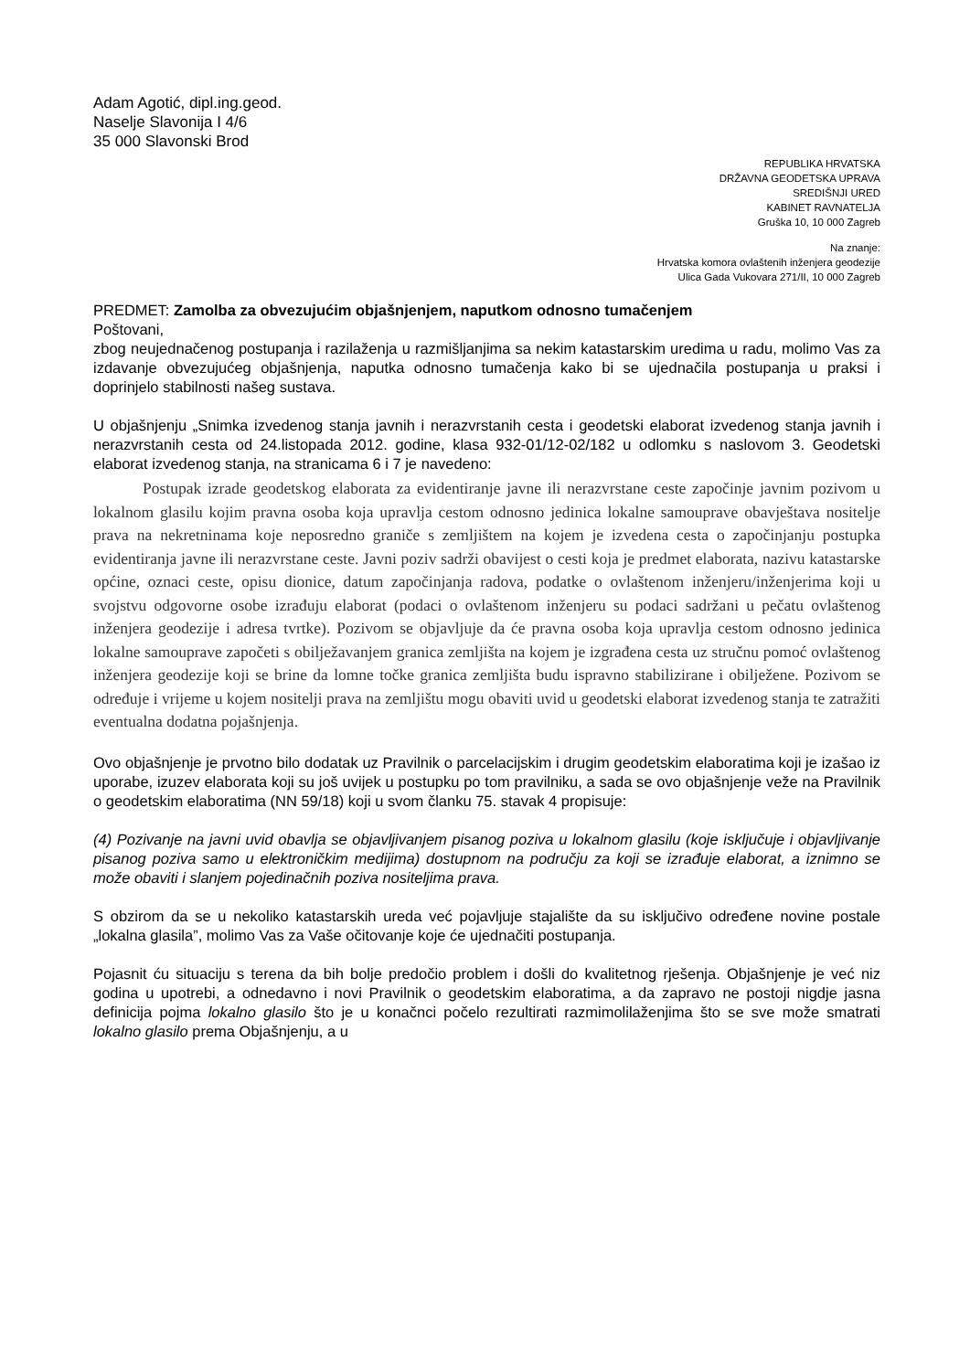Adam Agotić, dipl.ing.geod.
Naselje Slavonija I 4/6
35 000 Slavonski Brod
REPUBLIKA HRVATSKA
DRŽAVNA GEODETSKA UPRAVA
SREDIŠNJI URED
KABINET RAVNATELJA
Gruška 10, 10 000 Zagreb
Na znanje:
Hrvatska komora ovlaštenih inženjera geodezije
Ulica Gada Vukovara 271/II, 10 000 Zagreb
PREDMET: Zamolba za obvezujućim objašnjenjem, naputkom odnosno tumačenjem
Poštovani,
zbog neujednačenog postupanja i razilaženja u razmišljanjima sa nekim katastarskim uredima u radu, molimo Vas za izdavanje obvezujućeg objašnjenja, naputka odnosno tumačenja kako bi se ujednačila postupanja u praksi i doprinjelo stabilnosti našeg sustava.
U objašnjenju „Snimka izvedenog stanja javnih i nerazvrstanih cesta i geodetski elaborat izvedenog stanja javnih i nerazvrstanih cesta od 24.listopada 2012. godine, klasa 932-01/12-02/182 u odlomku s naslovom 3. Geodetski elaborat izvedenog stanja, na stranicama 6 i 7 je navedeno:
Postupak izrade geodetskog elaborata za evidentiranje javne ili nerazvrstane ceste započinje javnim pozivom u lokalnom glasilu kojim pravna osoba koja upravlja cestom odnosno jedinica lokalne samouprave obavještava nositelje prava na nekretninama koje neposredno graniče s zemljištem na kojem je izvedena cesta o započinjanju postupka evidentiranja javne ili nerazvrstane ceste. Javni poziv sadrži obavijest o cesti koja je predmet elaborata, nazivu katastarske općine, oznaci ceste, opisu dionice, datum započinjanja radova, podatke o ovlaštenom inženjeru/inženjerima koji u svojstvu odgovorne osobe izrađuju elaborat (podaci o ovlaštenom inženjeru su podaci sadržani u pečatu ovlaštenog inženjera geodezije i adresa tvrtke). Pozivom se objavljuje da će pravna osoba koja upravlja cestom odnosno jedinica lokalne samouprave započeti s obilježavanjem granica zemljišta na kojem je izgrađena cesta uz stručnu pomoć ovlaštenog inženjera geodezije koji se brine da lomne točke granica zemljišta budu ispravno stabilizirane i obilježene. Pozivom se određuje i vrijeme u kojem nositelji prava na zemljištu mogu obaviti uvid u geodetski elaborat izvedenog stanja te zatražiti eventualna dodatna pojašnjenja.
Ovo objašnjenje je prvotno bilo dodatak uz Pravilnik o parcelacijskim i drugim geodetskim elaboratima koji je izašao iz uporabe, izuzev elaborata koji su još uvijek u postupku po tom pravilniku, a sada se ovo objašnjenje veže na Pravilnik o geodetskim elaboratima (NN 59/18) koji u svom članku 75. stavak 4 propisuje:
(4) Pozivanje na javni uvid obavlja se objavljivanjem pisanog poziva u lokalnom glasilu (koje isključuje i objavljivanje pisanog poziva samo u elektroničkim medijima) dostupnom na području za koji se izrađuje elaborat, a iznimno se može obaviti i slanjem pojedinačnih poziva nositeljima prava.
S obzirom da se u nekoliko katastarskih ureda već pojavljuje stajalište da su isključivo određene novine postale „lokalna glasila”, molimo Vas za Vaše očitovanje koje će ujednačiti postupanja.
Pojasnit ću situaciju s terena da bih bolje predočio problem i došli do kvalitetnog rješenja. Objašnjenje je već niz godina u upotrebi, a odnedavno i novi Pravilnik o geodetskim elaboratima, a da zapravo ne postoji nigdje jasna definicija pojma lokalno glasilo što je u konačnci počelo rezultirati razmimolilaženjima što se sve može smatrati lokalno glasilo prema Objašnjenju, a u